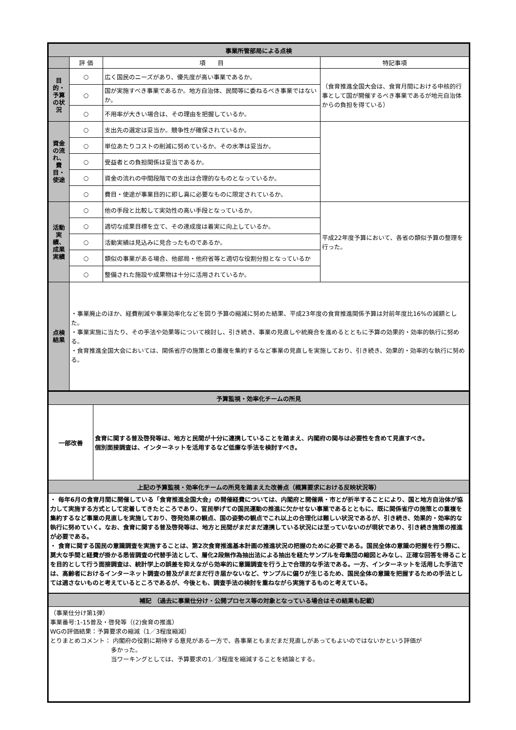| 事業所管部局による点検 | | | |
| | 評 価 | 項 目 | 特記事項 |
| 目的・予算の状況 | ○ | 広く国民のニーズがあり、優先度が高い事業であるか。 | （食育推進全国大会は、食育月間における中核的行事として国が開催するべき事業であるが地元自治体からの負担を得ている） |
| | ○ | 国が実施すべき事業であるか。地方自治体、民間等に委ねるべき事業ではないか。 | |
| | ○ | 不用率が大きい場合は、その理由を把握しているか。 | |
| 資金の流れ、費目・使途 | ○ | 支出先の選定は妥当か。競争性が確保されているか。 | |
| | ○ | 単位あたりコストの削減に努めているか。その水準は妥当か。 | |
| | ○ | 受益者との負担関係は妥当であるか。 | |
| | ○ | 資金の流れの中間段階での支出は合理的なものとなっているか。 | |
| | ○ | 費目・使途が事業目的に即し真に必要なものに限定されているか。 | |
| 活動実績、成果実績 | ○ | 他の手段と比較して実効性の高い手段となっているか。 | 平成22年度予算において、各省の類似予算の整理を行った。 |
| | ○ | 適切な成果目標を立て、その達成度は着実に向上しているか。 | |
| | ○ | 活動実績は見込みに見合ったものであるか。 | |
| | ○ | 類似の事業がある場合、他部局・他府省等と適切な役割分担となっているか | |
| | ○ | 整備された施設や成果物は十分に活用されているか。 | |
| 点検結果 | ・事業廃止のほか、経費削減や事業効率化などを図り予算の縮減に努めた結果、平成23年度の食育推進関係予算は対前年度比16%の減額とした。 ・事業実施に当たり、その手法や効果等について検討し、引き続き、事業の見直しや統廃合を進めるとともに予算の効果的・効率的執行に努める。 ・食育推進全国大会においては、関係省庁の施策との重複を集約するなど事業の見直しを実施しており、引き続き、効果的・効率的な執行に努める。 | | |
| 予算監視・効率化チームの所見 | |
| 一部改善 | 食育に関する普及啓発等は、地方と民間が十分に連携していることを踏まえ、内閣府の関与は必要性を含めて見直すべき。 個別面接調査は、インターネットを活用するなど低廉な手法を検討すべき。 |
| 上記の予算監視・効率化チームの所見を踏まえた改善点（概算要求における反映状況等） | |
| ・ 毎年6月の食育月間に開催している「食育推進全国大会」の開催経費については、内閣府と開催県・市とが折半することにより、国と地方自治体が協力して実施する方式として定着してきたところであり、官民挙げての国民運動の推進に欠かせない事業であるとともに、既に関係省庁の施策との重複を集約するなど事業の見直しを実施しており、啓発効果の観点、国の姿勢の観点でこれ以上の合理化は難しい状況であるが、引き続き、効果的・効率的な執行に努めていく。なお、食育に関する普及啓発等は、地方と民間がまだまだ連携している状況には至っていないのが現状であり、引き続き施策の推進が必要である。 ・ 食育に関する国民の意識調査を実施することは、第2次食育推進基本計画の推進状況の把握のために必要である。国民全体の意識の把握を行う際に、莫大な手間と経費が掛かる悉皆調査の代替手法として、層化2段無作為抽出法による抽出を経たサンプルを母集団の縮図とみなし、正確な回答を得ることを目的として行う面接調査は、統計学上の誤差を抑えながら効率的に意識調査を行う上で合理的な手法である。一方、インターネットを活用した手法では、高齢者におけるインターネット調査の普及がまだまだ行き届かないなど、サンプルに偏りが生じるため、国民全体の意識を把握するための手法としては適さないものと考えているところであるが、今後とも、調査手法の検討を重ねながら実施するものと考えている。 | |
| 補記 （過去に事業仕分け・公開プロセス等の対象となっている場合はその結果も記載） | |
| （事業仕分け第1弾） 事業番号:1-15普及・啓発等（(2)食育の推進） WGの評価結果：予算要求の縮減（1／3程度縮減） とりまとめコメント： 内閣府の役割に期待する意見がある一方で、各事業ともまだまだ見直しがあってもよいのではないかという評価が 多かった。 当ワーキングとしては、予算要求の1／3程度を縮減することを結論とする。 | |